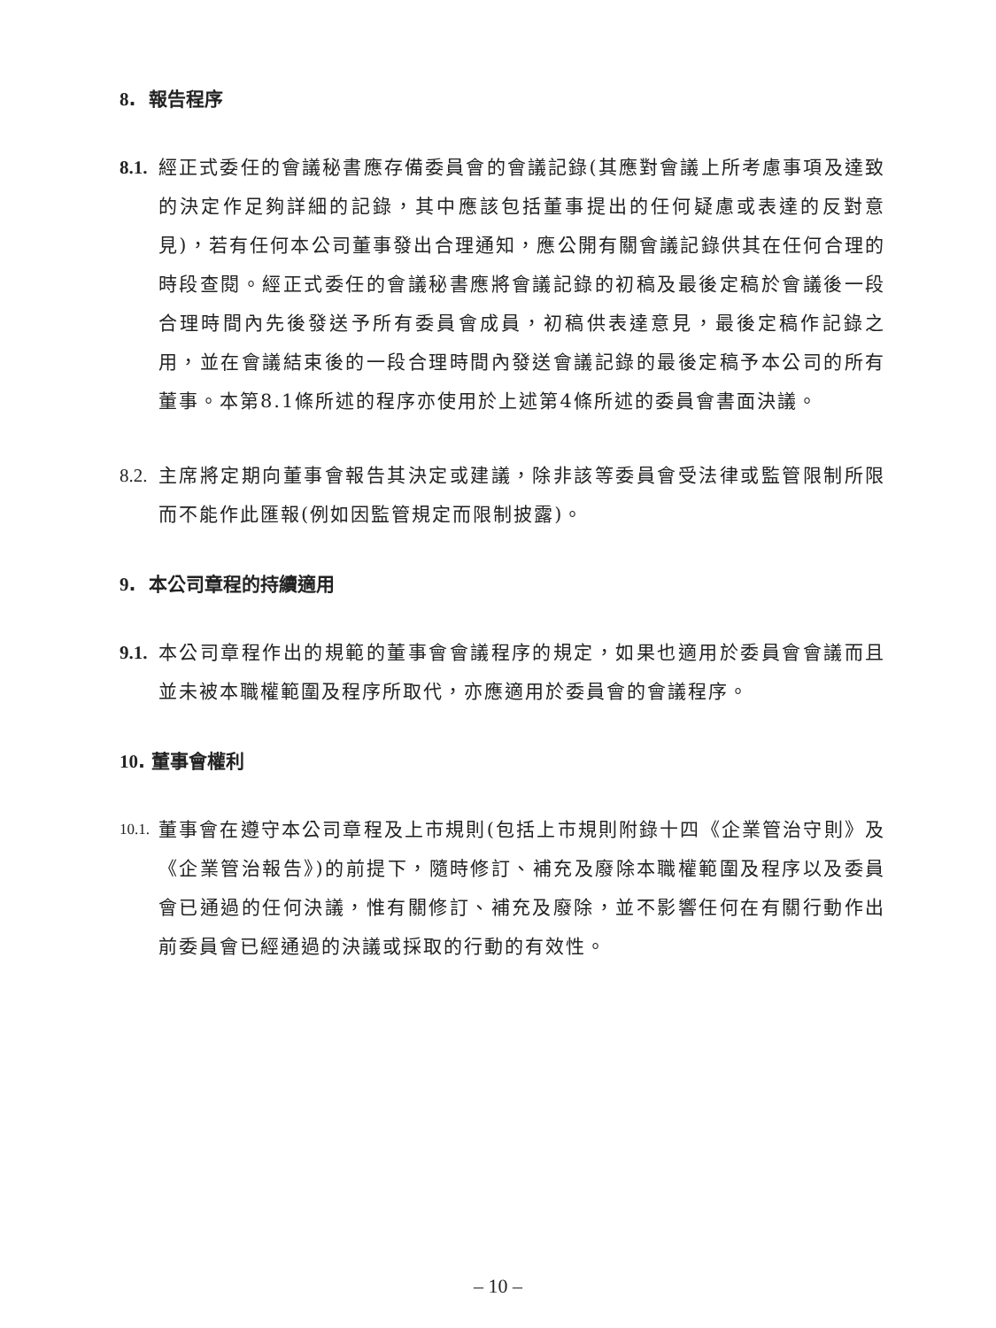8. 報告程序
8.1. 經正式委任的會議秘書應存備委員會的會議記錄(其應對會議上所考慮事項及達致的決定作足夠詳細的記錄，其中應該包括董事提出的任何疑慮或表達的反對意見)，若有任何本公司董事發出合理通知，應公開有關會議記錄供其在任何合理的時段查閱。經正式委任的會議秘書應將會議記錄的初稿及最後定稿於會議後一段合理時間內先後發送予所有委員會成員，初稿供表達意見，最後定稿作記錄之用，並在會議結束後的一段合理時間內發送會議記錄的最後定稿予本公司的所有董事。本第8.1條所述的程序亦使用於上述第4條所述的委員會書面決議。
8.2. 主席將定期向董事會報告其決定或建議，除非該等委員會受法律或監管限制所限而不能作此匯報(例如因監管規定而限制披露)。
9. 本公司章程的持續適用
9.1. 本公司章程作出的規範的董事會會議程序的規定，如果也適用於委員會會議而且並未被本職權範圍及程序所取代，亦應適用於委員會的會議程序。
10. 董事會權利
10.1. 董事會在遵守本公司章程及上市規則(包括上市規則附錄十四《企業管治守則》及《企業管治報告》)的前提下，隨時修訂、補充及廢除本職權範圍及程序以及委員會已通過的任何決議，惟有關修訂、補充及廢除，並不影響任何在有關行動作出前委員會已經通過的決議或採取的行動的有效性。
– 10 –